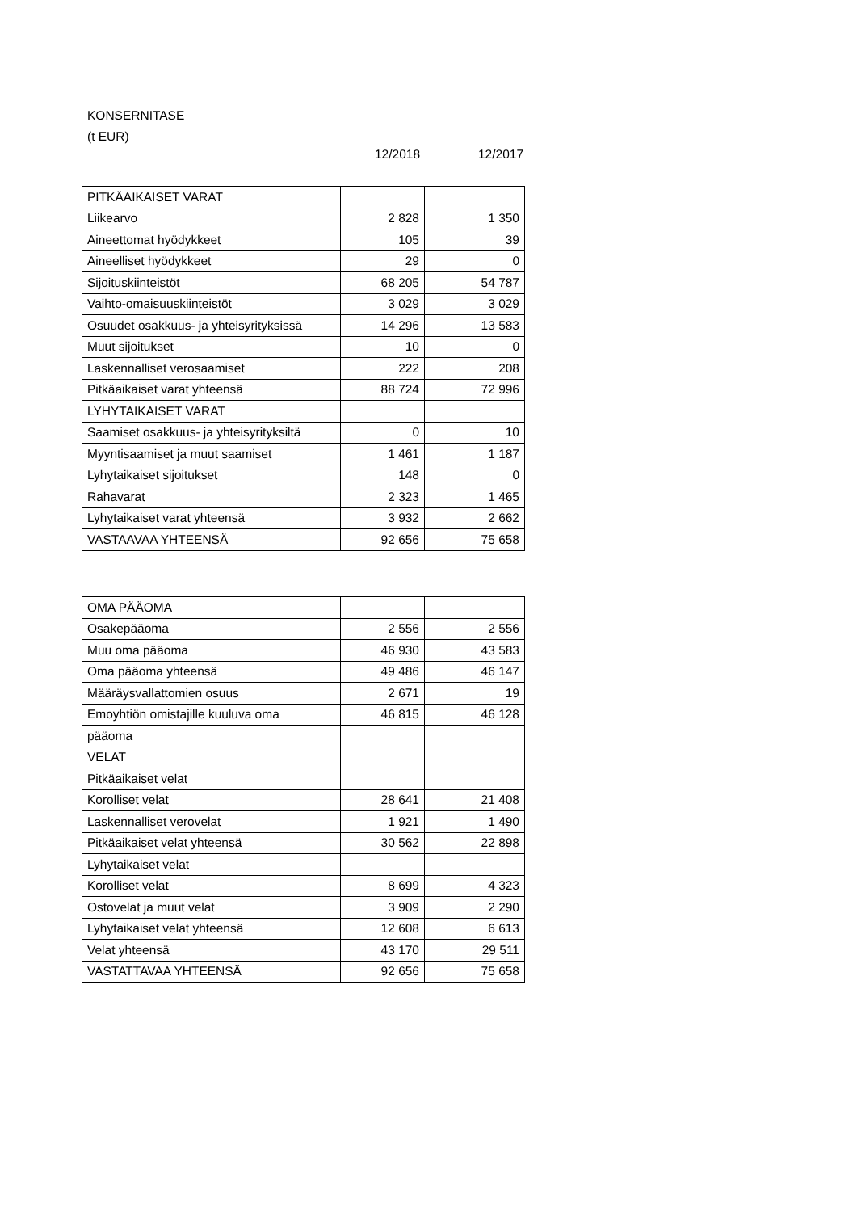KONSERNITASE
(t EUR)
12/2018 12/2017
| PITKÄAIKAISET VARAT | | |
| Liikearvo | 2 828 | 1 350 |
| Aineettomat hyödykkeet | 105 | 39 |
| Aineelliset hyödykkeet | 29 | 0 |
| Sijoituskiinteistöt | 68 205 | 54 787 |
| Vaihto-omaisuuskiinteistöt | 3 029 | 3 029 |
| Osuudet osakkuus- ja yhteisyrityksissä | 14 296 | 13 583 |
| Muut sijoitukset | 10 | 0 |
| Laskennalliset verosaamiset | 222 | 208 |
| Pitkäaikaiset varat yhteensä | 88 724 | 72 996 |
| LYHYTAIKAISET VARAT | | |
| Saamiset osakkuus- ja yhteisyrityksiltä | 0 | 10 |
| Myyntisaamiset ja muut saamiset | 1 461 | 1 187 |
| Lyhytaikaiset sijoitukset | 148 | 0 |
| Rahavarat | 2 323 | 1 465 |
| Lyhytaikaiset varat yhteensä | 3 932 | 2 662 |
| VASTAAVAA YHTEENSÄ | 92 656 | 75 658 |
| OMA PÄÄOMA | | |
| Osakepääoma | 2 556 | 2 556 |
| Muu oma pääoma | 46 930 | 43 583 |
| Oma pääoma yhteensä | 49 486 | 46 147 |
| Määräysvallattomien osuus | 2 671 | 19 |
| Emoyhtiön omistajille kuuluva oma | 46 815 | 46 128 |
| pääoma | | |
| VELAT | | |
| Pitkäaikaiset velat | | |
| Korolliset velat | 28 641 | 21 408 |
| Laskennalliset verovelat | 1 921 | 1 490 |
| Pitkäaikaiset velat yhteensä | 30 562 | 22 898 |
| Lyhytaikaiset velat | | |
| Korolliset velat | 8 699 | 4 323 |
| Ostovelat ja muut velat | 3 909 | 2 290 |
| Lyhytaikaiset velat yhteensä | 12 608 | 6 613 |
| Velat yhteensä | 43 170 | 29 511 |
| VASTATTAVAA YHTEENSÄ | 92 656 | 75 658 |